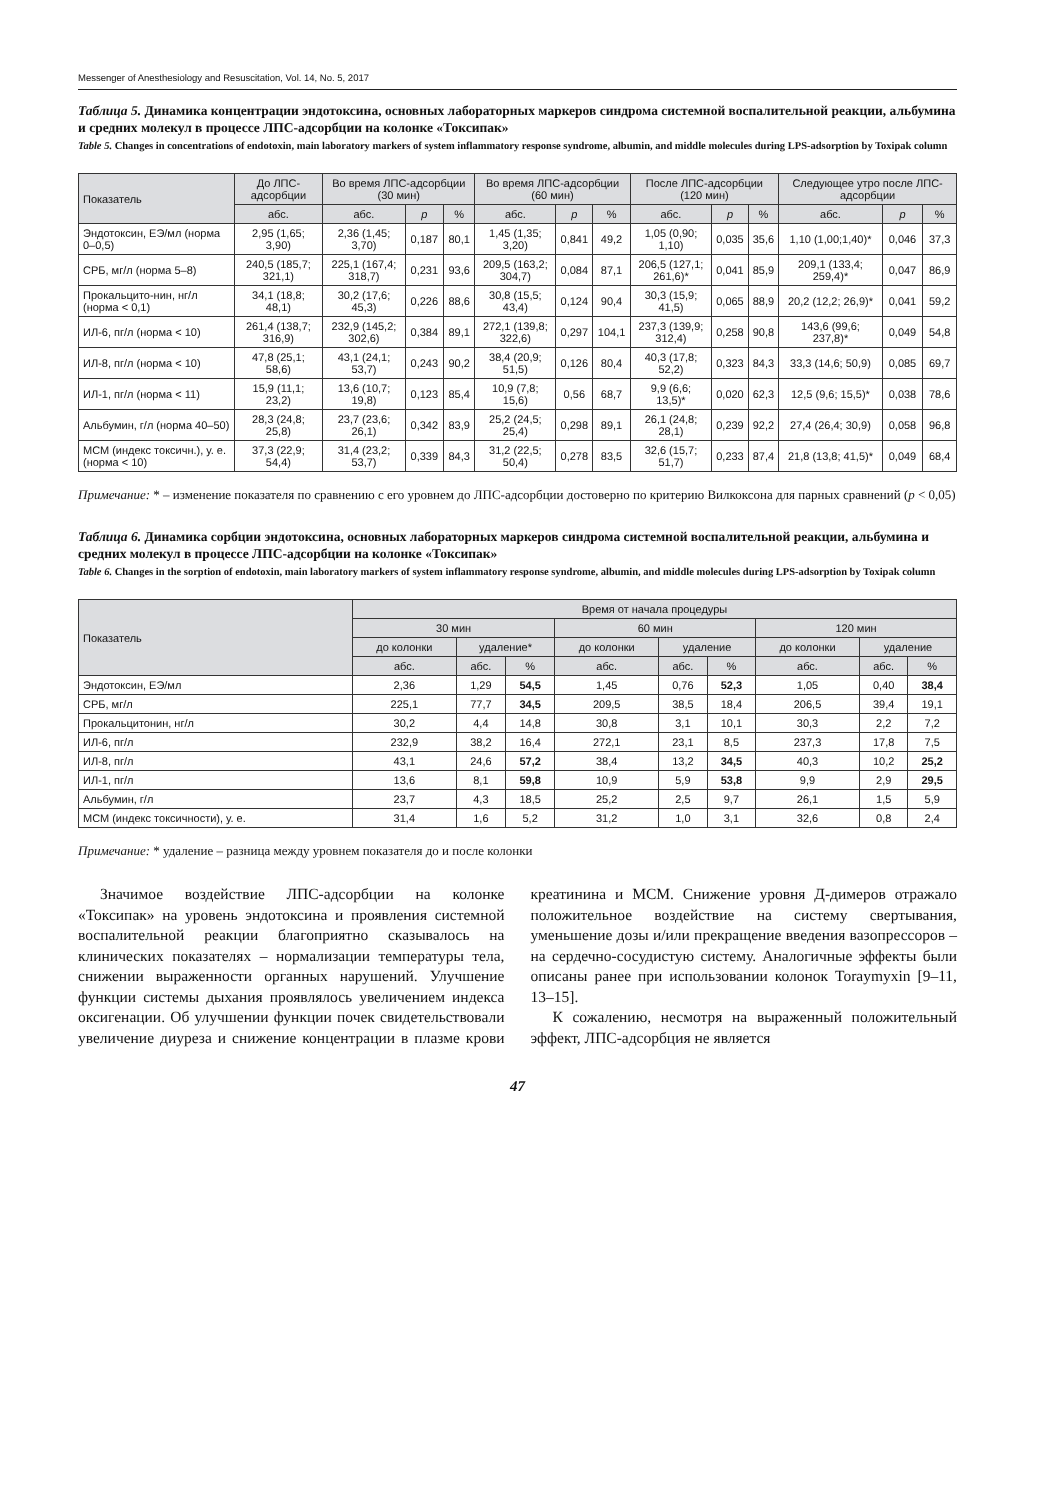Messenger of Anesthesiology and Resuscitation, Vol. 14, No. 5, 2017
Таблица 5. Динамика концентрации эндотоксина, основных лабораторных маркеров синдрома системной воспалительной реакции, альбумина и средних молекул в процессе ЛПС-адсорбции на колонке «Токсипак»
Table 5. Changes in concentrations of endotoxin, main laboratory markers of system inflammatory response syndrome, albumin, and middle molecules during LPS-adsorption by Toxipak column
| Показатель | До ЛПС-адсорбции | Во время ЛПС-адсорбции (30 мин) | | | Во время ЛПС-адсорбции (60 мин) | | | После ЛПС-адсорбции (120 мин) | | | Следующее утро после ЛПС-адсорбции | | |
| --- | --- | --- | --- | --- | --- | --- | --- | --- | --- | --- | --- | --- | --- |
| | абс. | абс. | p | % | абс. | p | % | абс. | p | % | абс. | p | % |
| Эндотоксин, ЕЭ/мл (норма 0–0,5) | 2,95 (1,65; 3,90) | 2,36 (1,45; 3,70) | 0,187 | 80,1 | 1,45 (1,35; 3,20) | 0,841 | 49,2 | 1,05 (0,90; 1,10) | 0,035 | 35,6 | 1,10 (1,00;1,40)* | 0,046 | 37,3 |
| СРБ, мг/л (норма 5–8) | 240,5 (185,7; 321,1) | 225,1 (167,4; 318,7) | 0,231 | 93,6 | 209,5 (163,2; 304,7) | 0,084 | 87,1 | 206,5 (127,1; 261,6)* | 0,041 | 85,9 | 209,1 (133,4; 259,4)* | 0,047 | 86,9 |
| Прокальцито-нин, нг/л (норма < 0,1) | 34,1 (18,8; 48,1) | 30,2 (17,6; 45,3) | 0,226 | 88,6 | 30,8 (15,5; 43,4) | 0,124 | 90,4 | 30,3 (15,9; 41,5) | 0,065 | 88,9 | 20,2 (12,2; 26,9)* | 0,041 | 59,2 |
| ИЛ-6, пг/л (норма < 10) | 261,4 (138,7; 316,9) | 232,9 (145,2; 302,6) | 0,384 | 89,1 | 272,1 (139,8; 322,6) | 0,297 | 104,1 | 237,3 (139,9; 312,4) | 0,258 | 90,8 | 143,6 (99,6; 237,8)* | 0,049 | 54,8 |
| ИЛ-8, пг/л (норма < 10) | 47,8 (25,1; 58,6) | 43,1 (24,1; 53,7) | 0,243 | 90,2 | 38,4 (20,9; 51,5) | 0,126 | 80,4 | 40,3 (17,8; 52,2) | 0,323 | 84,3 | 33,3 (14,6; 50,9) | 0,085 | 69,7 |
| ИЛ-1, пг/л (норма < 11) | 15,9 (11,1; 23,2) | 13,6 (10,7; 19,8) | 0,123 | 85,4 | 10,9 (7,8; 15,6) | 0,56 | 68,7 | 9,9 (6,6; 13,5)* | 0,020 | 62,3 | 12,5 (9,6; 15,5)* | 0,038 | 78,6 |
| Альбумин, г/л (норма 40–50) | 28,3 (24,8; 25,8) | 23,7 (23,6; 26,1) | 0,342 | 83,9 | 25,2 (24,5; 25,4) | 0,298 | 89,1 | 26,1 (24,8; 28,1) | 0,239 | 92,2 | 27,4 (26,4; 30,9) | 0,058 | 96,8 |
| МСМ (индекс токсичн.), у. е. (норма < 10) | 37,3 (22,9; 54,4) | 31,4 (23,2; 53,7) | 0,339 | 84,3 | 31,2 (22,5; 50,4) | 0,278 | 83,5 | 32,6 (15,7; 51,7) | 0,233 | 87,4 | 21,8 (13,8; 41,5)* | 0,049 | 68,4 |
Примечание: * – изменение показателя по сравнению с его уровнем до ЛПС-адсорбции достоверно по критерию Вилкоксона для парных сравнений (p < 0,05)
Таблица 6. Динамика сорбции эндотоксина, основных лабораторных маркеров синдрома системной воспалительной реакции, альбумина и средних молекул в процессе ЛПС-адсорбции на колонке «Токсипак»
Table 6. Changes in the sorption of endotoxin, main laboratory markers of system inflammatory response syndrome, albumin, and middle molecules during LPS-adsorption by Toxipak column
| Показатель | Время от начала процедуры | | | | | | | | |
| --- | --- | --- | --- | --- | --- | --- | --- | --- | --- |
| | 30 мин | | | 60 мин | | | 120 мин | | |
| | до колонки | удаление* | | до колонки | удаление | | до колонки | удаление | |
| | абс. | абс. | % | абс. | абс. | % | абс. | абс. | % |
| Эндотоксин, ЕЭ/мл | 2,36 | 1,29 | 54,5 | 1,45 | 0,76 | 52,3 | 1,05 | 0,40 | 38,4 |
| СРБ, мг/л | 225,1 | 77,7 | 34,5 | 209,5 | 38,5 | 18,4 | 206,5 | 39,4 | 19,1 |
| Прокальцитонин, нг/л | 30,2 | 4,4 | 14,8 | 30,8 | 3,1 | 10,1 | 30,3 | 2,2 | 7,2 |
| ИЛ-6, пг/л | 232,9 | 38,2 | 16,4 | 272,1 | 23,1 | 8,5 | 237,3 | 17,8 | 7,5 |
| ИЛ-8, пг/л | 43,1 | 24,6 | 57,2 | 38,4 | 13,2 | 34,5 | 40,3 | 10,2 | 25,2 |
| ИЛ-1, пг/л | 13,6 | 8,1 | 59,8 | 10,9 | 5,9 | 53,8 | 9,9 | 2,9 | 29,5 |
| Альбумин, г/л | 23,7 | 4,3 | 18,5 | 25,2 | 2,5 | 9,7 | 26,1 | 1,5 | 5,9 |
| МСМ (индекс токсичности), у. е. | 31,4 | 1,6 | 5,2 | 31,2 | 1,0 | 3,1 | 32,6 | 0,8 | 2,4 |
Примечание: * удаление – разница между уровнем показателя до и после колонки
Значимое воздействие ЛПС-адсорбции на колонке «Токсипак» на уровень эндотоксина и проявления системной воспалительной реакции благоприятно сказывалось на клинических показателях – нормализации температуры тела, снижении выраженности органных нарушений. Улучшение функции системы дыхания проявлялось увеличением индекса оксигенации. Об улучшении функции почек свидетельствовали увеличение диуреза и снижение концентрации в плазме крови креатинина и МСМ. Снижение уровня Д-димеров отражало положительное воздействие на систему свертывания, уменьшение дозы и/или прекращение введения вазопрессоров – на сердечно-сосудистую систему. Аналогичные эффекты были описаны ранее при использовании колонок Toraymyxin [9–11, 13–15].
К сожалению, несмотря на выраженный положительный эффект, ЛПС-адсорбция не является
47